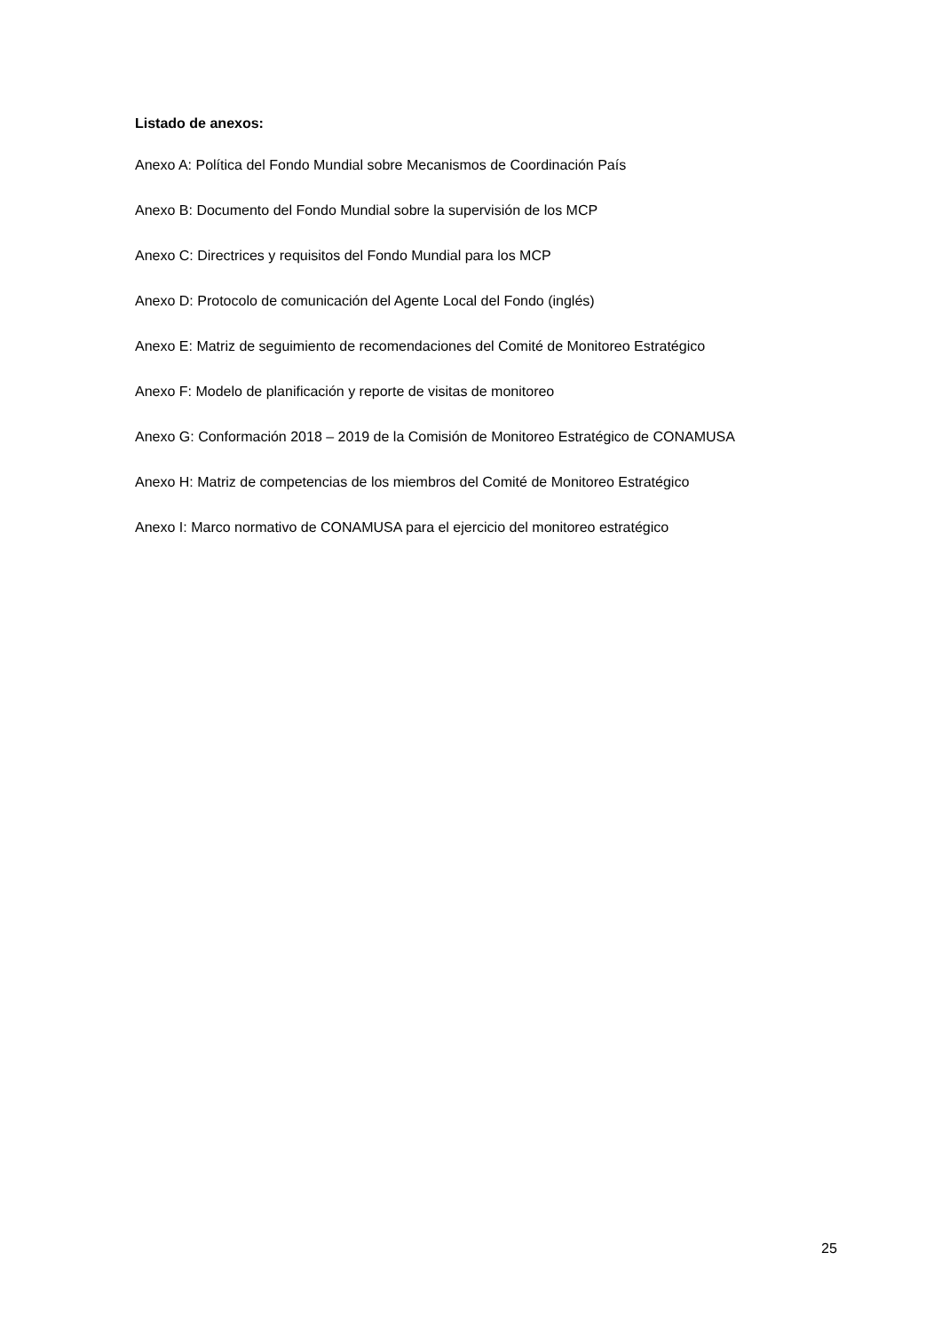Listado de anexos:
Anexo A: Política del Fondo Mundial sobre Mecanismos de Coordinación País
Anexo B: Documento del Fondo Mundial sobre la supervisión de los MCP
Anexo C: Directrices y requisitos del Fondo Mundial para los MCP
Anexo D: Protocolo de comunicación del Agente Local del Fondo (inglés)
Anexo E: Matriz de seguimiento de recomendaciones del Comité de Monitoreo Estratégico
Anexo F: Modelo de planificación y reporte de visitas de monitoreo
Anexo G: Conformación 2018 – 2019 de la Comisión de Monitoreo Estratégico de CONAMUSA
Anexo H: Matriz de competencias de los miembros del Comité de Monitoreo Estratégico
Anexo I: Marco normativo de CONAMUSA para el ejercicio del monitoreo estratégico
25